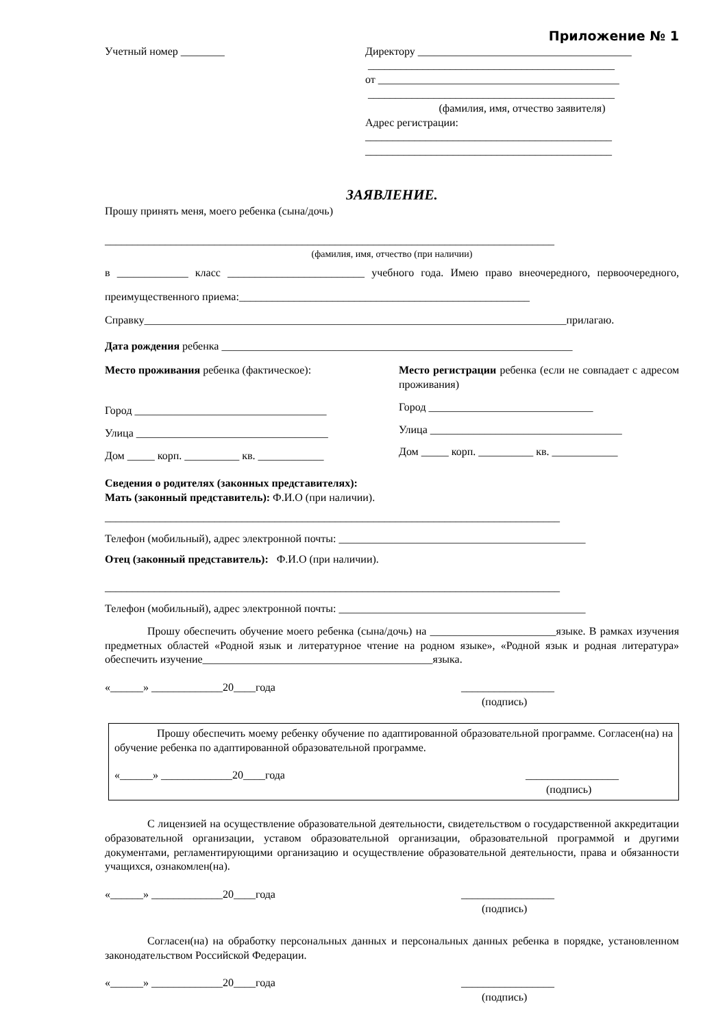Приложение № 1
Учетный номер ________ Директору _______________________________________
_____________________________________________
от ____________________________________________
_____________________________________________
(фамилия, имя, отчество заявителя)
Адрес регистрации:
_____________________________________________
_____________________________________________
ЗАЯВЛЕНИЕ.
Прошу принять меня, моего ребенка (сына/дочь)
__________________________________________________________________________________
(фамилия, имя, отчество (при наличии)
в _____________ класс _________________________ учебного года. Имею право внеочередного, первоочередного, преимущественного приема:_____________________________________________________
Справку_____________________________________________________________________________прилагаю.
Дата рождения ребенка ________________________________________________________________
Место проживания ребенка (фактическое):
Город ___________________________________
Улица ___________________________________
Дом _____ корп. __________ кв. ____________
Место регистрации ребенка (если не совпадает с адресом проживания)
Город ______________________________
Улица ___________________________________
Дом _____ корп. __________ кв. ____________
Сведения о родителях (законных представителях):
Мать (законный представитель): Ф.И.О (при наличии).
___________________________________________________________________________________
Телефон (мобильный), адрес электронной почты: _____________________________________________
Отец (законный представитель): Ф.И.О (при наличии).
___________________________________________________________________________________
Телефон (мобильный), адрес электронной почты: _____________________________________________
Прошу обеспечить обучение моего ребенка (сына/дочь) на _______________________языке. В рамках изучения предметных областей «Родной язык и литературное чтение на родном языке», «Родной язык и родная литература» обеспечить изучение__________________________________________языка.
«______» _____________20____года _________________
(подпись)
Прошу обеспечить моему ребенку обучение по адаптированной образовательной программе. Согласен(на) на обучение ребенка по адаптированной образовательной программе.
«______» _____________20____года _________________
(подпись)
С лицензией на осуществление образовательной деятельности, свидетельством о государственной аккредитации образовательной организации, уставом образовательной организации, образовательной программой и другими документами, регламентирующими организацию и осуществление образовательной деятельности, права и обязанности учащихся, ознакомлен(на).
«______» _____________20____года _________________
(подпись)
Согласен(на) на обработку персональных данных и персональных данных ребенка в порядке, установленном законодательством Российской Федерации.
«______» _____________20____года _________________
(подпись)